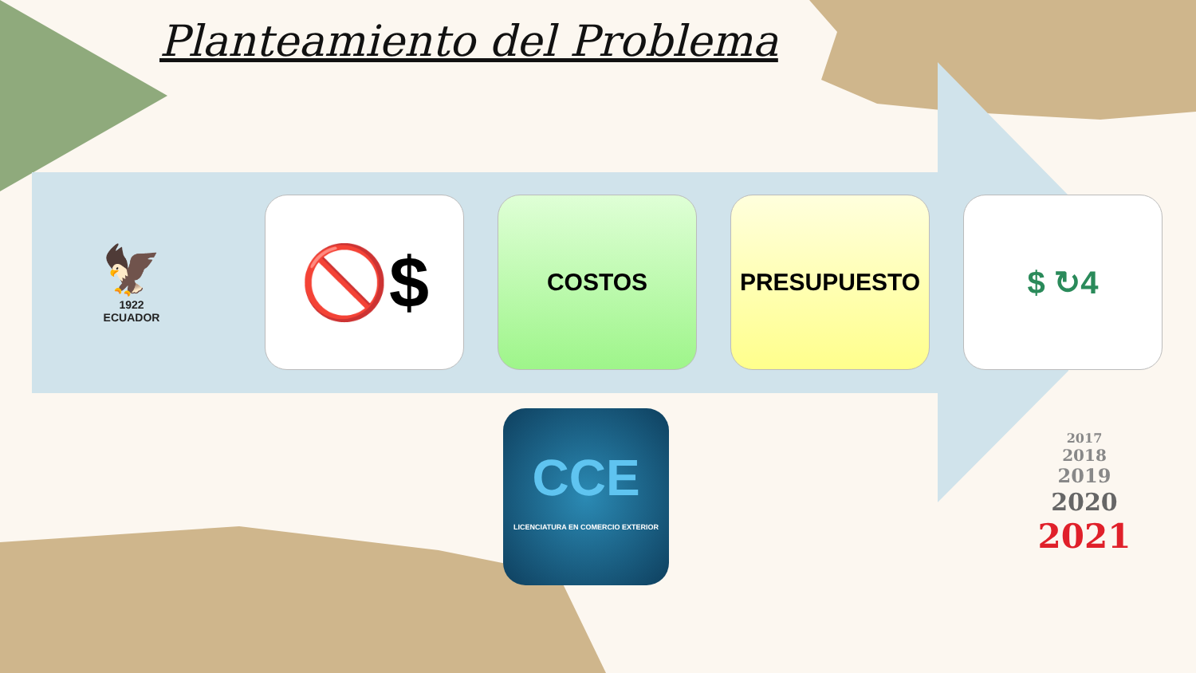Planteamiento del Problema
🦅
1922
ECUADOR
🚫$
COSTOS PRESUPUESTO
$ ↻4
CCE
LICENCIATURA EN COMERCIO EXTERIOR
2017
2018
2019
2020
2021